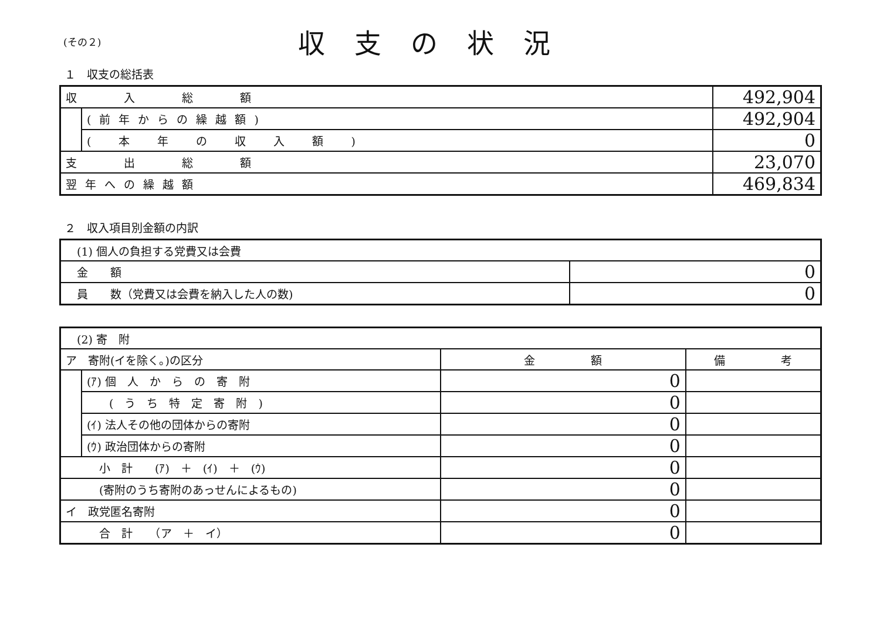(その２)
収支の状況
１　収支の総括表
| 収 入 総 額 | | 492,904 |
| | (前年からの繰越額) | 492,904 |
| | ( 本 年 の 収 入 額 ) | 0 |
| 支 出 総 額 | | 23,070 |
| 翌年への繰越額 | | 469,834 |
２　収入項目別金額の内訳
| (1) 個人の負担する党費又は会費 | |
| 金 額 | 0 |
| 員 数（党費又は会費を納入した人の数) | 0 |
| (2) 寄 附 | | | |
| ア 寄附(イを除く。)の区分 | | 金 額 | 備 考 |
| | (ｱ) 個 人 か ら の 寄 附 | 0 | |
| | ( う ち 特 定 寄 附 ) | 0 | |
| | (ｲ) 法人その他の団体からの寄附 | 0 | |
| | (ｳ) 政治団体からの寄附 | 0 | |
| 小 計 (ｱ) ＋ (ｲ) ＋ (ｳ) | | 0 | |
| (寄附のうち寄附のあっせんによるもの) | | 0 | |
| イ 政党匿名寄附 | | 0 | |
| 合 計 （ア ＋ イ） | | 0 | |